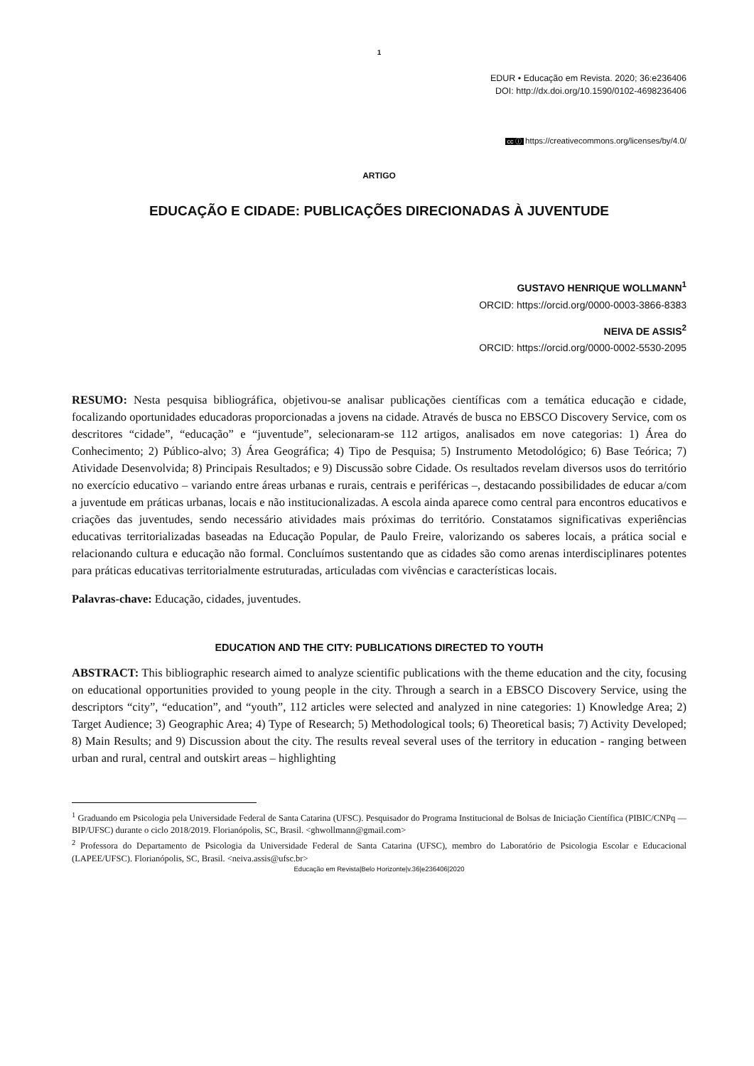1
EDUR • Educação em Revista. 2020; 36:e236406
DOI: http://dx.doi.org/10.1590/0102-4698236406
cc ⓘ https://creativecommons.org/licenses/by/4.0/
ARTIGO
EDUCAÇÃO E CIDADE: PUBLICAÇÕES DIRECIONADAS À JUVENTUDE
GUSTAVO HENRIQUE WOLLMANN<sup>1</sup>
ORCID: https://orcid.org/0000-0003-3866-8383
NEIVA DE ASSIS<sup>2</sup>
ORCID: https://orcid.org/0000-0002-5530-2095
RESUMO: Nesta pesquisa bibliográfica, objetivou-se analisar publicações científicas com a temática educação e cidade, focalizando oportunidades educadoras proporcionadas a jovens na cidade. Através de busca no EBSCO Discovery Service, com os descritores “cidade”, “educação” e “juventude”, selecionaram-se 112 artigos, analisados em nove categorias: 1) Área do Conhecimento; 2) Público-alvo; 3) Área Geográfica; 4) Tipo de Pesquisa; 5) Instrumento Metodológico; 6) Base Teórica; 7) Atividade Desenvolvida; 8) Principais Resultados; e 9) Discussão sobre Cidade. Os resultados revelam diversos usos do território no exercício educativo – variando entre áreas urbanas e rurais, centrais e periféricas –, destacando possibilidades de educar a/com a juventude em práticas urbanas, locais e não institucionalizadas. A escola ainda aparece como central para encontros educativos e criações das juventudes, sendo necessário atividades mais próximas do território. Constatamos significativas experiências educativas territorializadas baseadas na Educação Popular, de Paulo Freire, valorizando os saberes locais, a prática social e relacionando cultura e educação não formal. Concluímos sustentando que as cidades são como arenas interdisciplinares potentes para práticas educativas territorialmente estruturadas, articuladas com vivências e características locais.
Palavras-chave: Educação, cidades, juventudes.
EDUCATION AND THE CITY: PUBLICATIONS DIRECTED TO YOUTH
ABSTRACT: This bibliographic research aimed to analyze scientific publications with the theme education and the city, focusing on educational opportunities provided to young people in the city. Through a search in a EBSCO Discovery Service, using the descriptors “city”, “education”, and “youth”, 112 articles were selected and analyzed in nine categories: 1) Knowledge Area; 2) Target Audience; 3) Geographic Area; 4) Type of Research; 5) Methodological tools; 6) Theoretical basis; 7) Activity Developed; 8) Main Results; and 9) Discussion about the city. The results reveal several uses of the territory in education - ranging between urban and rural, central and outskirt areas – highlighting
<sup>1</sup> Graduando em Psicologia pela Universidade Federal de Santa Catarina (UFSC). Pesquisador do Programa Institucional de Bolsas de Iniciação Científica (PIBIC/CNPq — BIP/UFSC) durante o ciclo 2018/2019. Florianópolis, SC, Brasil. <ghwollmann@gmail.com>
<sup>2</sup> Professora do Departamento de Psicologia da Universidade Federal de Santa Catarina (UFSC), membro do Laboratório de Psicologia Escolar e Educacional (LAPEE/UFSC). Florianópolis, SC, Brasil. <neiva.assis@ufsc.br>
Educação em Revista|Belo Horizonte|v.36|e236406|2020